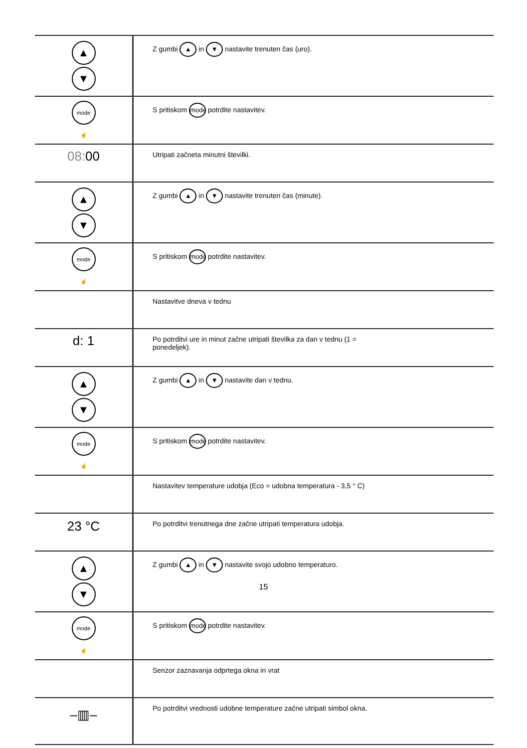| ▲ ▼ | Z gumbi ▲ in ▼ nastavite trenuten čas (uro). |
| mode ☝ | S pritiskom mode potrdite nastavitev. |
| 08: 00 | Utripati začneta minutni številki. |
| ▲ ▼ | Z gumbi ▲ in ▼ nastavite trenuten čas (minute). |
| mode ☝ | S pritiskom mode potrdite nastavitev. |
| | Nastavitve dneva v tednu |
| d: 1 | Po potrditvi ure in minut začne utripati številka za dan v tednu (1 = ponedeljek). |
| ▲ ▼ | Z gumbi ▲ in ▼ nastavite dan v tednu. |
| mode ☝ | S pritiskom mode potrdite nastavitev. |
| | Nastavitev temperature udobja (Eco = udobna temperatura - 3,5 ° C) |
| 23 °C | Po potrditvi trenutnega dne začne utripati temperatura udobja. |
| ▲ ▼ | Z gumbi ▲ in ▼ nastavite svojo udobno temperaturo. |
| mode ☝ | S pritiskom mode potrdite nastavitev. |
| | Senzor zaznavanja odprtega okna in vrat |
| –▥– | Po potrditvi vrednosti udobne temperature začne utripati simbol okna. |
15